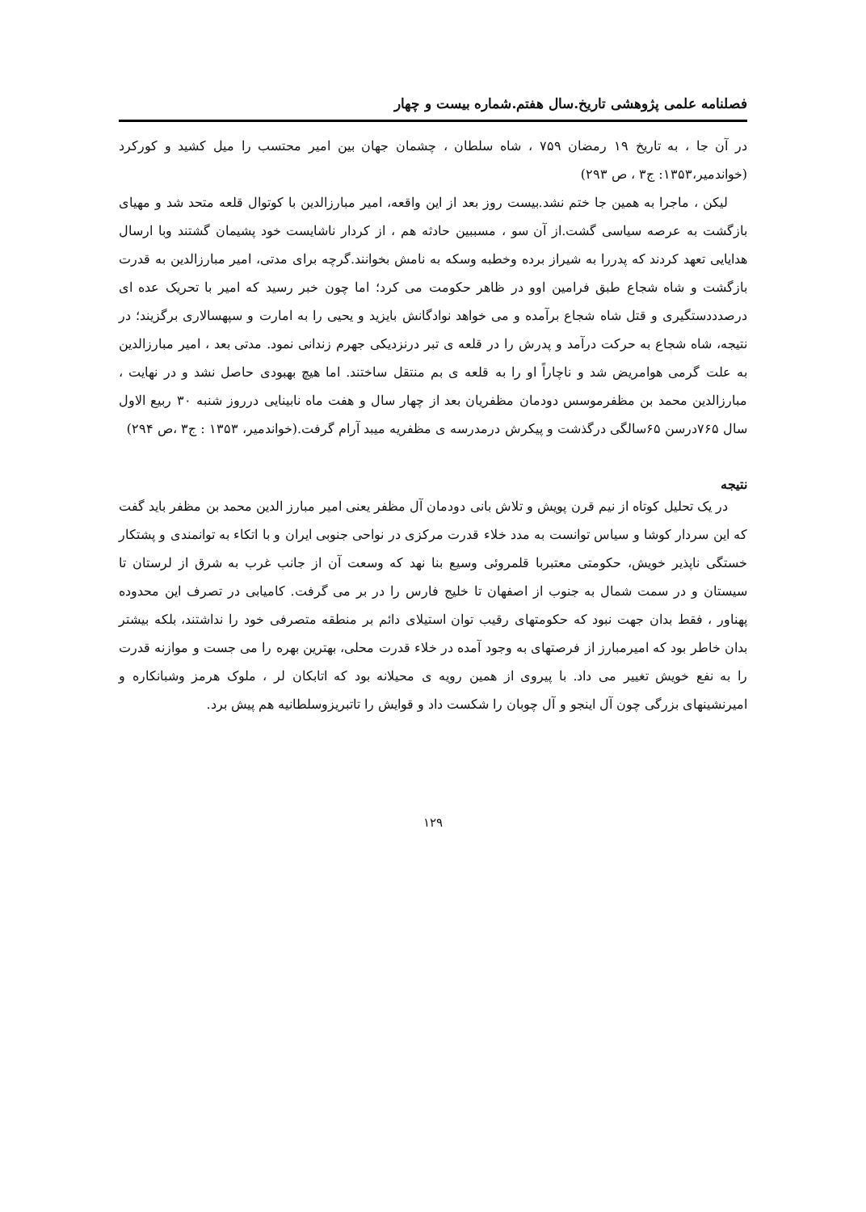فصلنامه علمی پژوهشی تاریخ.سال هفتم.شماره بیست و چهار
در آن جا ، به تاریخ ۱۹ رمضان ۷۵۹ ، شاه سلطان ، چشمان جهان بین امیر محتسب را میل کشید و کورکرد (خواندمیر،۱۳۵۳: ج۳ ، ص ۲۹۳)
لیکن ، ماجرا به همین جا ختم نشد.بیست روز بعد از این واقعه، امیر مبارزالدین با کوتوال قلعه متحد شد و مهیای بازگشت به عرصه سیاسی گشت.از آن سو ، مسببین حادثه هم ، از کردار ناشایست خود پشیمان گشتند وبا ارسال هدایایی تعهد کردند که پدررا به شیراز برده وخطبه وسکه به نامش بخوانند.گرچه برای مدتی، امیر مبارزالدین به قدرت بازگشت و شاه شجاع طبق فرامین اوو در ظاهر حکومت می کرد؛ اما چون خبر رسید که امیر با تحریک عده ای درصدددستگیری و قتل شاه شجاع برآمده و می خواهد نوادگانش بایزید و یحیی را به امارت و سپهسالاری برگزیند؛ در نتیجه، شاه شجاع به حرکت درآمد و پدرش را در قلعه ی تبر درنزدیکی جهرم زندانی نمود. مدتی بعد ، امیر مبارزالدین به علت گرمی هوامریض شد و ناچاراً او را به قلعه ی بم منتقل ساختند. اما هیچ بهبودی حاصل نشد و در نهایت ، مبارزالدین محمد بن مظفرموسس دودمان مظفریان بعد از چهار سال و هفت ماه نابینایی درروز شنبه ۳۰ ربیع الاول سال ۷۶۵درسن ۶۵سالگی درگذشت و پیکرش درمدرسه ی مظفریه میبد آرام گرفت.(خواندمیر، ۱۳۵۳ : ج۳ ،ص ۲۹۴)
نتیجه
در یک تحلیل کوتاه از نیم قرن پویش و تلاش بانی دودمان آل مظفر یعنی امیر مبارز الدین محمد بن مظفر باید گفت که این سردار کوشا و سیاس توانست به مدد خلاء قدرت مرکزی در نواحی جنوبی ایران و با اتکاء به توانمندی و پشتکار خستگی ناپذیر خویش، حکومتی معتبربا قلمروئی وسیع بنا نهد که وسعت آن از جانب غرب به شرق از لرستان تا سیستان و در سمت شمال به جنوب از اصفهان تا خلیج فارس را در بر می گرفت. کامیابی در تصرف این محدوده پهناور ، فقط بدان جهت نبود که حکومتهای رقیب توان استیلای دائم بر منطقه متصرفی خود را نداشتند، بلکه بیشتر بدان خاطر بود که امیرمبارز از فرصتهای به وجود آمده در خلاء قدرت محلی، بهترین بهره را می جست و موازنه قدرت را به نفع خویش تغییر می داد. با پیروی از همین رویه ی محیلانه بود که اتابکان لر ، ملوک هرمز وشبانکاره و امیرنشینهای بزرگی چون آل اینجو و آل چوبان را شکست داد و قوایش را تاتبریزوسلطانیه هم پیش برد.
۱۲۹